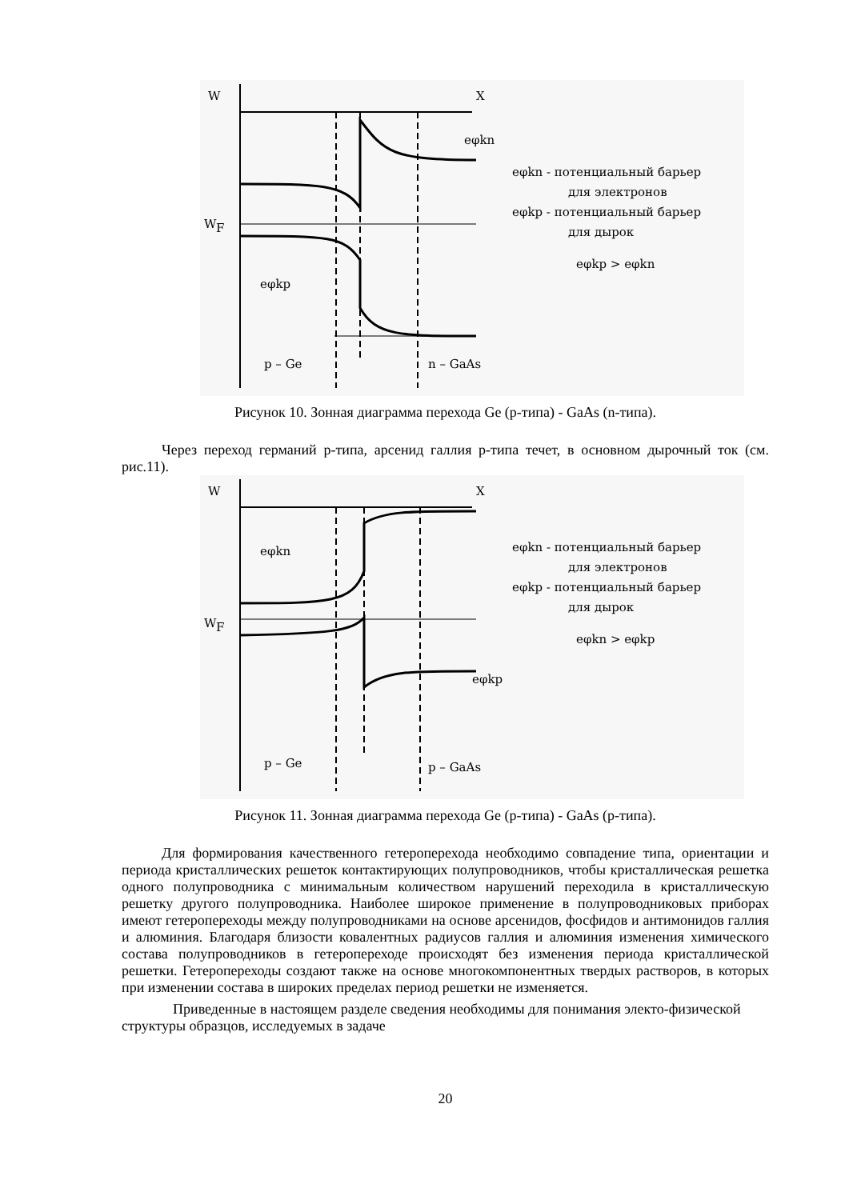W
X
W
F
p – Ge
n – GaAs
eφkn - потенциальный барьер
для электронов
eφkp - потенциальный барьер
для дырок
eφkp > eφkn
eφkp
eφkn
Рисунок 10. Зонная диаграмма перехода Ge (p-типа) - GaAs (n-типа).
Через переход германий p-типа, арсенид галлия p-типа течет, в основном дырочный ток (см. рис.11).
W
X
W
F
p – Ge
p – GaAs
eφkn - потенциальный барьер
для электронов
eφkp - потенциальный барьер
для дырок
eφkn > eφkp
eφkn
eφkp
Рисунок 11. Зонная диаграмма перехода Ge (p-типа) - GaAs (p-типа).
Для формирования качественного гетероперехода необходимо совпадение типа, ориентации и периода кристаллических решеток контактирующих полупроводников, чтобы кристаллическая решетка одного полупроводника с минимальным количеством нарушений переходила в кристаллическую решетку другого полупроводника. Наиболее широкое применение в полупроводниковых приборах имеют гетеропереходы между полупроводниками на основе арсенидов, фосфидов и антимонидов галлия и алюминия. Благодаря близости ковалентных радиусов галлия и алюминия изменения химического состава полупроводников в гетеропереходе происходят без изменения периода кристаллической решетки. Гетеропереходы создают также на основе многокомпонентных твердых растворов, в которых при изменении состава в широких пределах период решетки не изменяется.
Приведенные в настоящем разделе сведения необходимы для понимания электо-физической структуры образцов, исследуемых в задаче
20